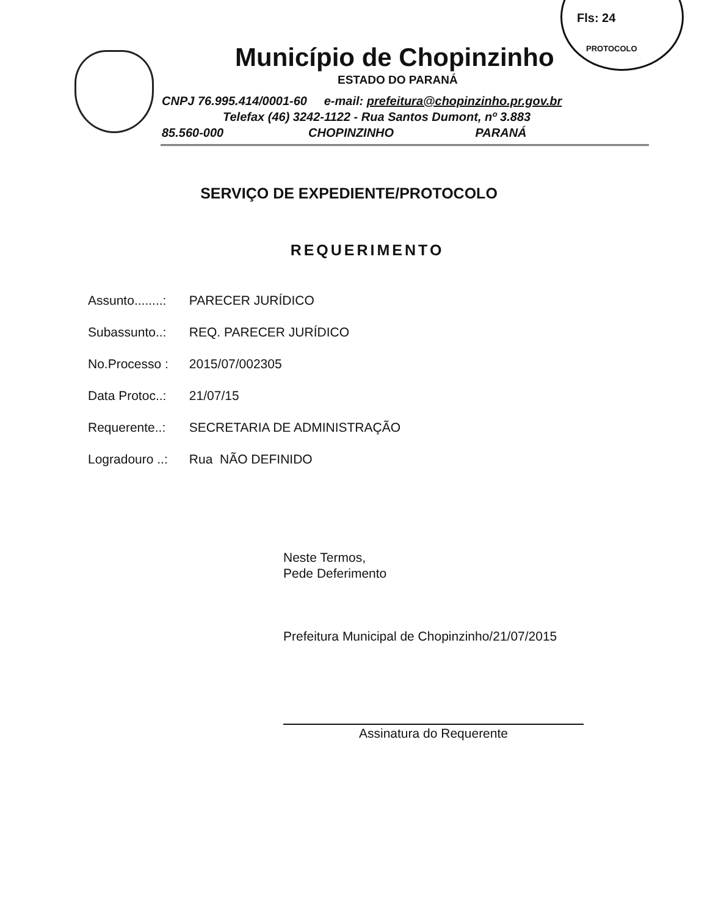Fls: 24
PROTOCOLO
Município de Chopinzinho
ESTADO DO PARANÁ
CNPJ 76.995.414/0001-60 e-mail: prefeitura@chopinzinho.pr.gov.br
Telefax (46) 3242-1122 - Rua Santos Dumont, nº 3.883
85.560-000 CHOPINZINHO PARANÁ
SERVIÇO DE EXPEDIENTE/PROTOCOLO
REQUERIMENTO
Assunto........: PARECER JURÍDICO
Subassunto..: REQ. PARECER JURÍDICO
No.Processo : 2015/07/002305
Data Protoc..: 21/07/15
Requerente..: SECRETARIA DE ADMINISTRAÇÃO
Logradouro ..: Rua NÃO DEFINIDO
Neste Termos,
Pede Deferimento
Prefeitura Municipal de Chopinzinho/21/07/2015
Assinatura do Requerente